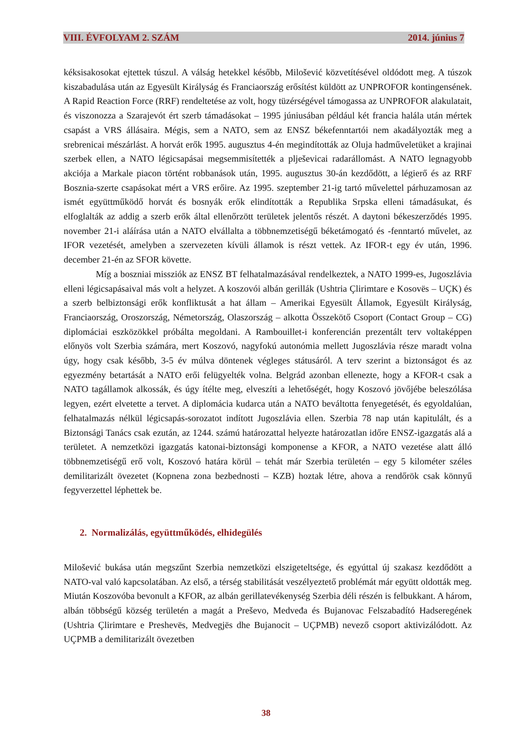VIII. ÉVFOLYAM 2. SZÁM 2014. június 7
kéksisakosokat ejtettek túszul. A válság hetekkel később, Milošević közvetítésével oldódott meg. A túszok kiszabadulása után az Egyesült Királyság és Franciaország erősítést küldött az UNPROFOR kontingensének. A Rapid Reaction Force (RRF) rendeltetése az volt, hogy tüzérségével támogassa az UNPROFOR alakulatait, és viszonozza a Szarajevót ért szerb támadásokat – 1995 júniusában például két francia halála után mértek csapást a VRS állásaira. Mégis, sem a NATO, sem az ENSZ békefenntartói nem akadályozták meg a srebrenicai mészárlást. A horvát erők 1995. augusztus 4-én megindították az Oluja hadműveletüket a krajinai szerbek ellen, a NATO légicsapásai megsemmisítették a plješevicai radarállomást. A NATO legnagyobb akciója a Markale piacon történt robbanások után, 1995. augusztus 30-án kezdődött, a légierő és az RRF Bosznia-szerte csapásokat mért a VRS erőire. Az 1995. szeptember 21-ig tartó művelettel párhuzamosan az ismét együttműködő horvát és bosnyák erők elindították a Republika Srpska elleni támadásukat, és elfoglalták az addig a szerb erők által ellenőrzött területek jelentős részét. A daytoni békeszerződés 1995. november 21-i aláírása után a NATO elvállalta a többnemzetiségű béketámogató és -fenntartó művelet, az IFOR vezetését, amelyben a szervezeten kívüli államok is részt vettek. Az IFOR-t egy év után, 1996. december 21-én az SFOR követte.
Míg a boszniai missziók az ENSZ BT felhatalmazásával rendelkeztek, a NATO 1999-es, Jugoszlávia elleni légicsapásaival más volt a helyzet. A koszovói albán gerillák (Ushtria Çlirimtare e Kosovës – UÇK) és a szerb belbiztonsági erők konfliktusát a hat állam – Amerikai Egyesült Államok, Egyesült Királyság, Franciaország, Oroszország, Németország, Olaszország – alkotta Összekötő Csoport (Contact Group – CG) diplomáciai eszközökkel próbálta megoldani. A Rambouillet-i konferencián prezentált terv voltaképpen előnyös volt Szerbia számára, mert Koszovó, nagyfokú autonómia mellett Jugoszlávia része maradt volna úgy, hogy csak később, 3-5 év múlva döntenek végleges státusáról. A terv szerint a biztonságot és az egyezmény betartását a NATO erői felügyelték volna. Belgrád azonban ellenezte, hogy a KFOR-t csak a NATO tagállamok alkossák, és úgy ítélte meg, elveszíti a lehetőségét, hogy Koszovó jövőjébe beleszólása legyen, ezért elvetette a tervet. A diplomácia kudarca után a NATO beváltotta fenyegetését, és egyoldalúan, felhatalmazás nélkül légicsapás-sorozatot indított Jugoszlávia ellen. Szerbia 78 nap után kapitulált, és a Biztonsági Tanács csak ezután, az 1244. számú határozattal helyezte határozatlan időre ENSZ-igazgatás alá a területet. A nemzetközi igazgatás katonai-biztonsági komponense a KFOR, a NATO vezetése alatt álló többnemzetiségű erő volt, Koszovó határa körül – tehát már Szerbia területén – egy 5 kilométer széles demilitarizált övezetet (Kopnena zona bezbednosti – KZB) hoztak létre, ahova a rendőrök csak könnyű fegyverzettel léphettek be.
2. Normalizálás, együttműködés, elhidegülés
Milošević bukása után megszűnt Szerbia nemzetközi elszigeteltsége, és egyúttal új szakasz kezdődött a NATO-val való kapcsolatában. Az első, a térség stabilitását veszélyeztető problémát már együtt oldották meg. Miután Koszovóba bevonult a KFOR, az albán gerillatevékenység Szerbia déli részén is felbukkant. A három, albán többségű község területén a magát a Preševo, Medveđa és Bujanovac Felszabadító Hadseregének (Ushtria Çlirimtare e Preshevës, Medvegjës dhe Bujanocit – UÇPMB) nevező csoport aktivizálódott. Az UÇPMB a demilitarizált övezetben
38